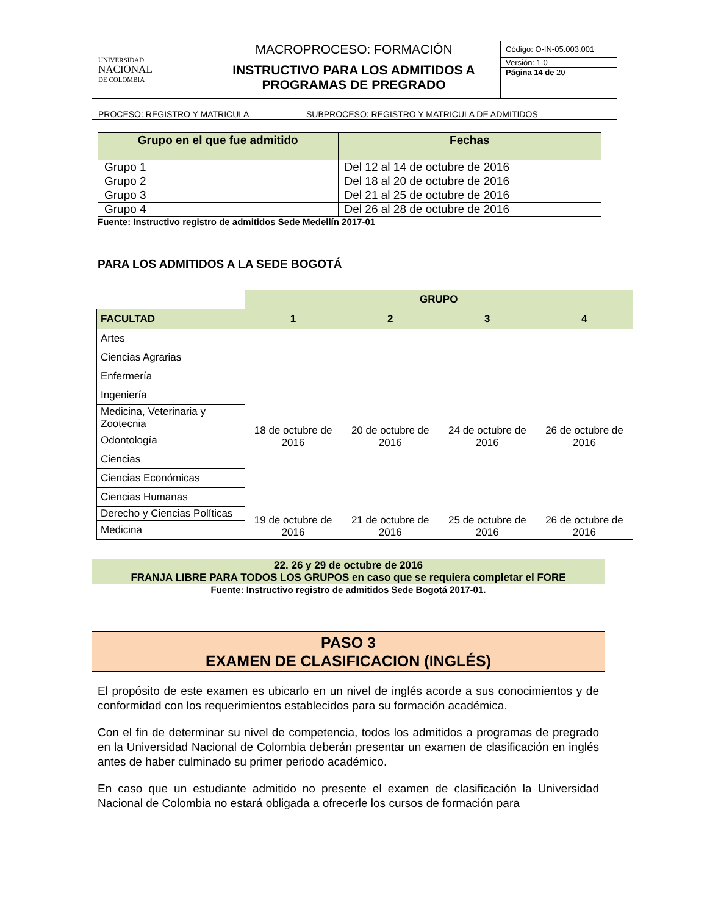| UNIVERSIDAD NACIONAL DE COLOMBIA | MACROPROCESO: FORMACIÓN | Código: O-IN-05.003.001 |
| | INSTRUCTIVO PARA LOS ADMITIDOS A PROGRAMAS DE PREGRADO | Versión: 1.0 |
| | | Página 14 de 20 |
| PROCESO: REGISTRO Y MATRICULA | SUBPROCESO: REGISTRO Y MATRICULA DE ADMITIDOS |
| Grupo en el que fue admitido | Fechas |
| --- | --- |
| Grupo 1 | Del 12 al 14 de octubre de 2016 |
| Grupo 2 | Del 18 al 20 de octubre de 2016 |
| Grupo 3 | Del 21 al 25 de octubre de 2016 |
| Grupo 4 | Del 26 al 28 de octubre de 2016 |
Fuente: Instructivo registro de admitidos Sede Medellín 2017-01
PARA LOS ADMITIDOS A LA SEDE BOGOTÁ
| | GRUPO | | | |
| FACULTAD | 1 | 2 | 3 | 4 |
| Artes | 18 de octubre de 2016 | 20 de octubre de 2016 | 24 de octubre de 2016 | 26 de octubre de 2016 |
| Ciencias Agrarias | | | | |
| Enfermería | | | | |
| Ingeniería | | | | |
| Medicina, Veterinaria y Zootecnia | | | | |
| Odontología | | | | |
| Ciencias | 19 de octubre de 2016 | 21 de octubre de 2016 | 25 de octubre de 2016 | 26 de octubre de 2016 |
| Ciencias Económicas | | | | |
| Ciencias Humanas | | | | |
| Derecho y Ciencias Políticas | | | | |
| Medicina | | | | |
22. 26 y 29 de octubre de 2016
FRANJA LIBRE PARA TODOS LOS GRUPOS en caso que se requiera completar el FORE
Fuente: Instructivo registro de admitidos Sede Bogotá 2017-01.
PASO 3
EXAMEN DE CLASIFICACION (INGLÉS)
El propósito de este examen es ubicarlo en un nivel de inglés acorde a sus conocimientos y de conformidad con los requerimientos establecidos para su formación académica.
Con el fin de determinar su nivel de competencia, todos los admitidos a programas de pregrado en la Universidad Nacional de Colombia deberán presentar un examen de clasificación en inglés antes de haber culminado su primer periodo académico.
En caso que un estudiante admitido no presente el examen de clasificación la Universidad Nacional de Colombia no estará obligada a ofrecerle los cursos de formación para